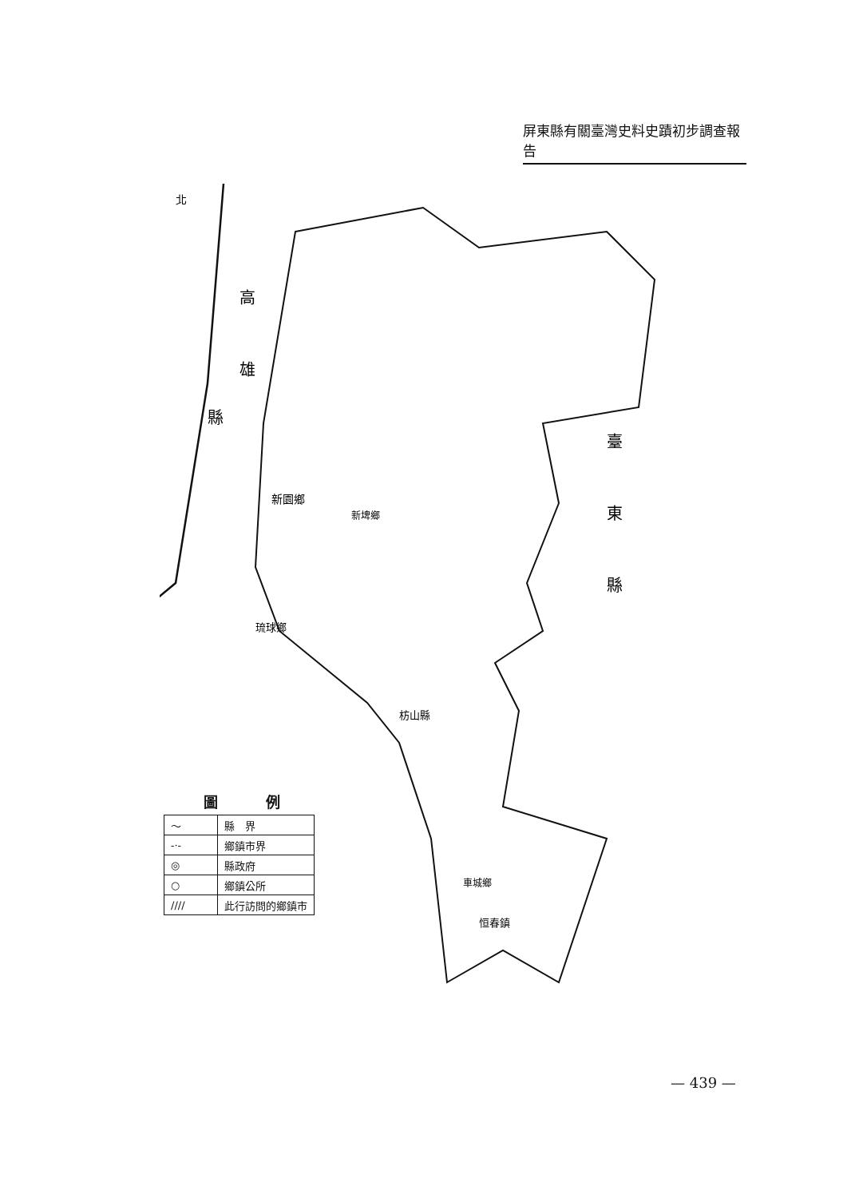屏東縣有關臺灣史料史蹟初步調查報告
高
雄
縣
臺
東
縣
北
新園鄉
新埤鄉
琉球鄉
枋山縣
恒春鎮
車城鄉
圖例
| 〜 | 縣 界 |
| -·- | 鄉鎮市界 |
| ◎ | 縣政府 |
| ○ | 鄉鎮公所 |
| //// | 此行訪問的鄉鎮市 |
— 439 —